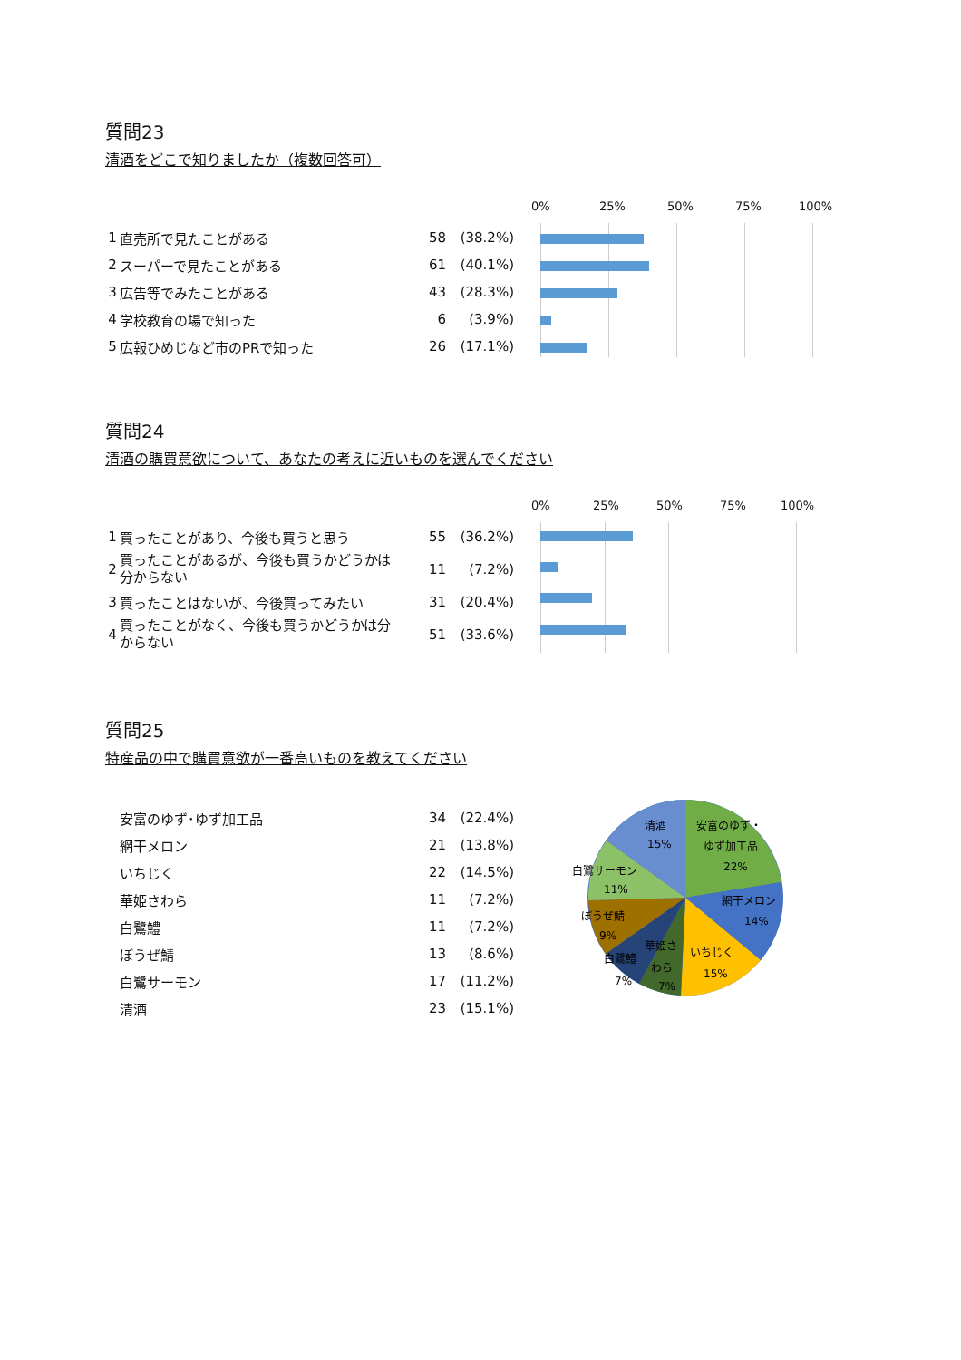質問23
清酒をどこで知りましたか（複数回答可）
| 1 | 直売所で見たことがある | 58 | (38.2%) |
| 2 | スーパーで見たことがある | 61 | (40.1%) |
| 3 | 広告等でみたことがある | 43 | (28.3%) |
| 4 | 学校教育の場で知った | 6 | (3.9%) |
| 5 | 広報ひめじなど市のPRで知った | 26 | (17.1%) |
0% 25% 50% 75% 100%
質問24
清酒の購買意欲について、あなたの考えに近いものを選んでください
| 1 | 買ったことがあり、今後も買うと思う | 55 | (36.2%) |
| 2 | 買ったことがあるが、今後も買うかどうかは分からない | 11 | (7.2%) |
| 3 | 買ったことはないが、今後買ってみたい | 31 | (20.4%) |
| 4 | 買ったことがなく、今後も買うかどうかは分からない | 51 | (33.6%) |
0% 25% 50% 75% 100%
質問25
特産品の中で購買意欲が一番高いものを教えてください
| | 安富のゆず･ゆず加工品 | 34 | (22.4%) |
| | 網干メロン | 21 | (13.8%) |
| | いちじく | 22 | (14.5%) |
| | 華姫さわら | 11 | (7.2%) |
| | 白鷺鱧 | 11 | (7.2%) |
| | ぼうぜ鯖 | 13 | (8.6%) |
| | 白鷺サーモン | 17 | (11.2%) |
| | 清酒 | 23 | (15.1%) |
清酒
15%
安富のゆず・
ゆず加工品
22%
網干メロン
14%
いちじく
15%
華姫さ
わら
7%
白鷺鱧
7%
ぼうぜ鯖
9%
白鷺サーモン
11%